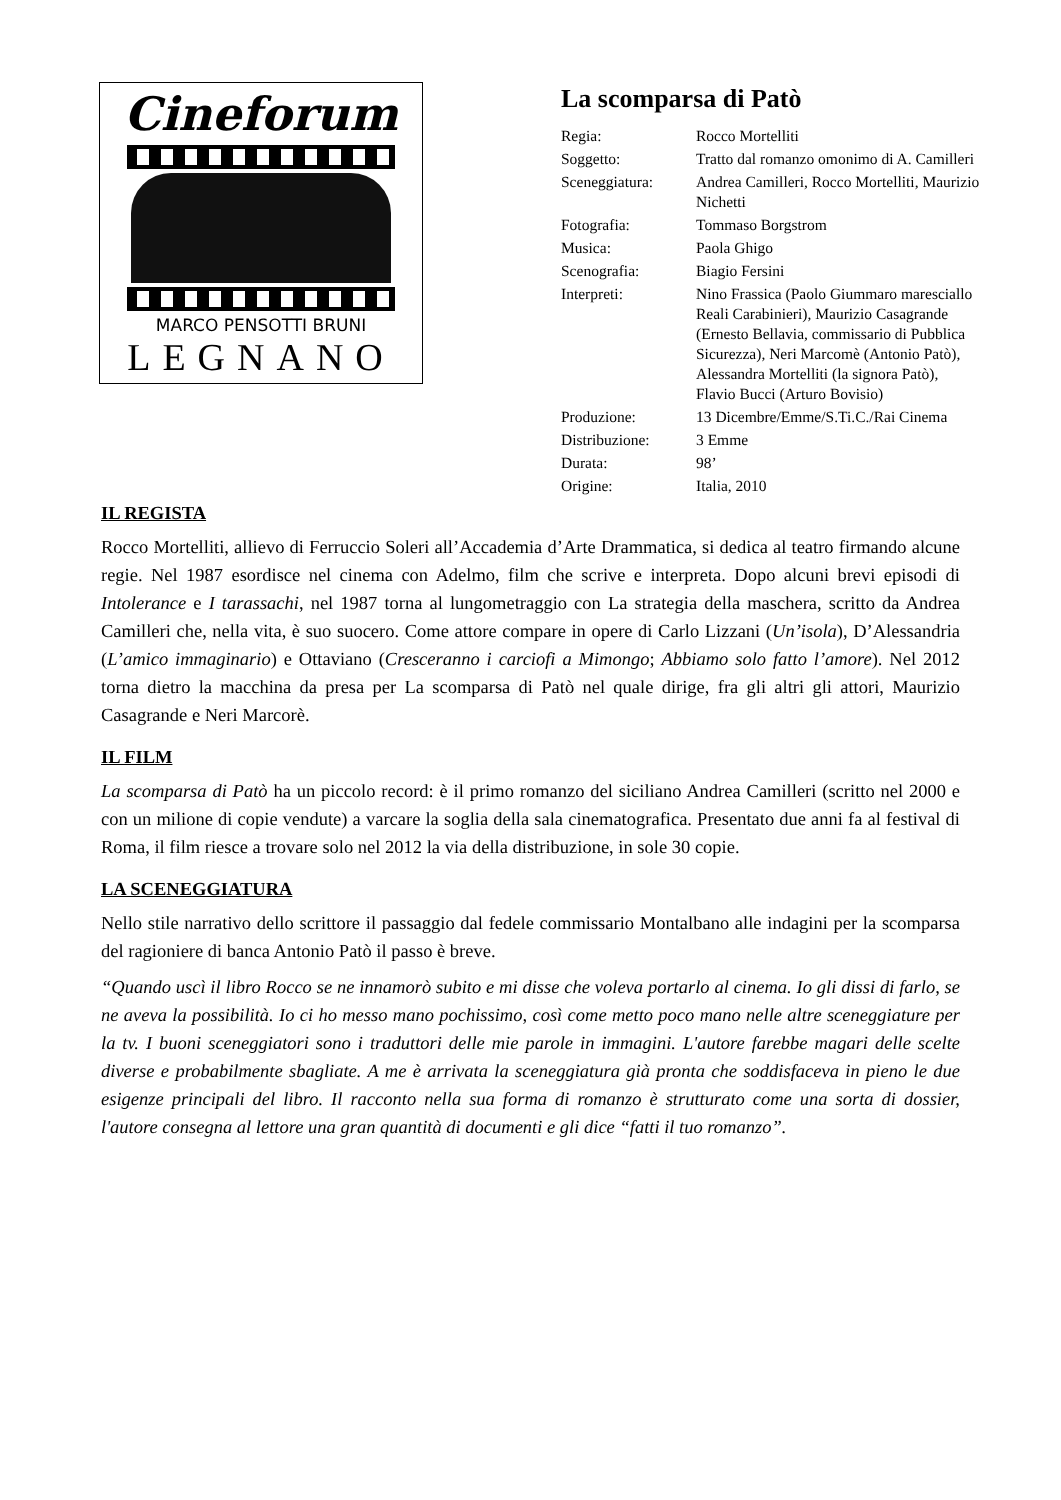Cineforum
MARCO PENSOTTI BRUNI
LEGNANO
La scomparsa di Patò
| Regia: | Rocco Mortelliti |
| Soggetto: | Tratto dal romanzo omonimo di A. Camilleri |
| Sceneggiatura: | Andrea Camilleri, Rocco Mortelliti, Maurizio Nichetti |
| Fotografia: | Tommaso Borgstrom |
| Musica: | Paola Ghigo |
| Scenografia: | Biagio Fersini |
| Interpreti: | Nino Frassica (Paolo Giummaro maresciallo Reali Carabinieri), Maurizio Casagrande (Ernesto Bellavia, commissario di Pubblica Sicurezza), Neri Marcomè (Antonio Patò), Alessandra Mortelliti (la signora Patò), Flavio Bucci (Arturo Bovisio) |
| Produzione: | 13 Dicembre/Emme/S.Ti.C./Rai Cinema |
| Distribuzione: | 3 Emme |
| Durata: | 98’ |
| Origine: | Italia, 2010 |
IL REGISTA
Rocco Mortelliti, allievo di Ferruccio Soleri all’Accademia d’Arte Drammatica, si dedica al teatro firmando alcune regie. Nel 1987 esordisce nel cinema con Adelmo, film che scrive e interpreta. Dopo alcuni brevi episodi di Intolerance e I tarassachi, nel 1987 torna al lungometraggio con La strategia della maschera, scritto da Andrea Camilleri che, nella vita, è suo suocero. Come attore compare in opere di Carlo Lizzani (Un’isola), D’Alessandria (L’amico immaginario) e Ottaviano (Cresceranno i carciofi a Mimongo; Abbiamo solo fatto l’amore). Nel 2012 torna dietro la macchina da presa per La scomparsa di Patò nel quale dirige, fra gli altri gli attori, Maurizio Casagrande e Neri Marcorè.
IL FILM
La scomparsa di Patò ha un piccolo record: è il primo romanzo del siciliano Andrea Camilleri (scritto nel 2000 e con un milione di copie vendute) a varcare la soglia della sala cinematografica. Presentato due anni fa al festival di Roma, il film riesce a trovare solo nel 2012 la via della distribuzione, in sole 30 copie.
LA SCENEGGIATURA
Nello stile narrativo dello scrittore il passaggio dal fedele commissario Montalbano alle indagini per la scomparsa del ragioniere di banca Antonio Patò il passo è breve.
“Quando uscì il libro Rocco se ne innamorò subito e mi disse che voleva portarlo al cinema. Io gli dissi di farlo, se ne aveva la possibilità. Io ci ho messo mano pochissimo, così come metto poco mano nelle altre sceneggiature per la tv. I buoni sceneggiatori sono i traduttori delle mie parole in immagini. L'autore farebbe magari delle scelte diverse e probabilmente sbagliate. A me è arrivata la sceneggiatura già pronta che soddisfaceva in pieno le due esigenze principali del libro. Il racconto nella sua forma di romanzo è strutturato come una sorta di dossier, l'autore consegna al lettore una gran quantità di documenti e gli dice “fatti il tuo romanzo”.